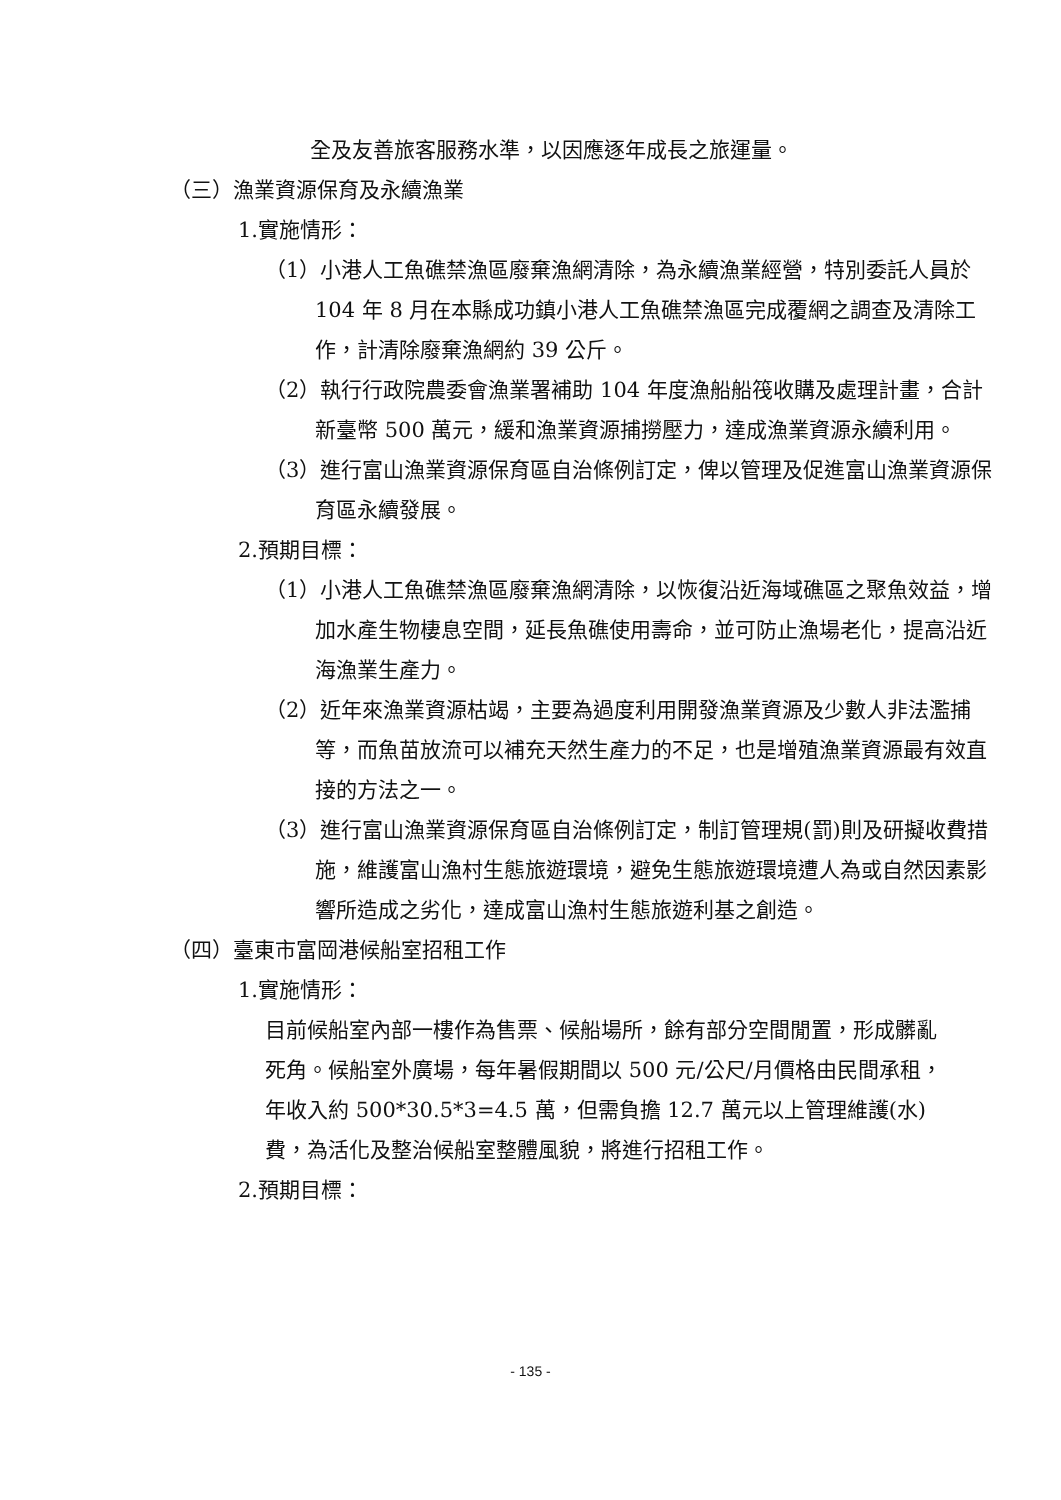全及友善旅客服務水準，以因應逐年成長之旅運量。
（三）漁業資源保育及永續漁業
1.實施情形：
（1）小港人工魚礁禁漁區廢棄漁網清除，為永續漁業經營，特別委託人員於 104 年 8 月在本縣成功鎮小港人工魚礁禁漁區完成覆網之調查及清除工作，計清除廢棄漁網約 39 公斤。
（2）執行行政院農委會漁業署補助 104 年度漁船船筏收購及處理計畫，合計新臺幣 500 萬元，緩和漁業資源捕撈壓力，達成漁業資源永續利用。
（3）進行富山漁業資源保育區自治條例訂定，俾以管理及促進富山漁業資源保育區永續發展。
2.預期目標：
（1）小港人工魚礁禁漁區廢棄漁網清除，以恢復沿近海域礁區之聚魚效益，增加水產生物棲息空間，延長魚礁使用壽命，並可防止漁場老化，提高沿近海漁業生產力。
（2）近年來漁業資源枯竭，主要為過度利用開發漁業資源及少數人非法濫捕等，而魚苗放流可以補充天然生產力的不足，也是增殖漁業資源最有效直接的方法之一。
（3）進行富山漁業資源保育區自治條例訂定，制訂管理規(罰)則及研擬收費措施，維護富山漁村生態旅遊環境，避免生態旅遊環境遭人為或自然因素影響所造成之劣化，達成富山漁村生態旅遊利基之創造。
（四）臺東市富岡港候船室招租工作
1.實施情形：
目前候船室內部一樓作為售票、候船場所，餘有部分空間閒置，形成髒亂死角。候船室外廣場，每年暑假期間以 500 元/公尺/月價格由民間承租，年收入約 500*30.5*3=4.5 萬，但需負擔 12.7 萬元以上管理維護(水)費，為活化及整治候船室整體風貌，將進行招租工作。
2.預期目標：
- 135 -